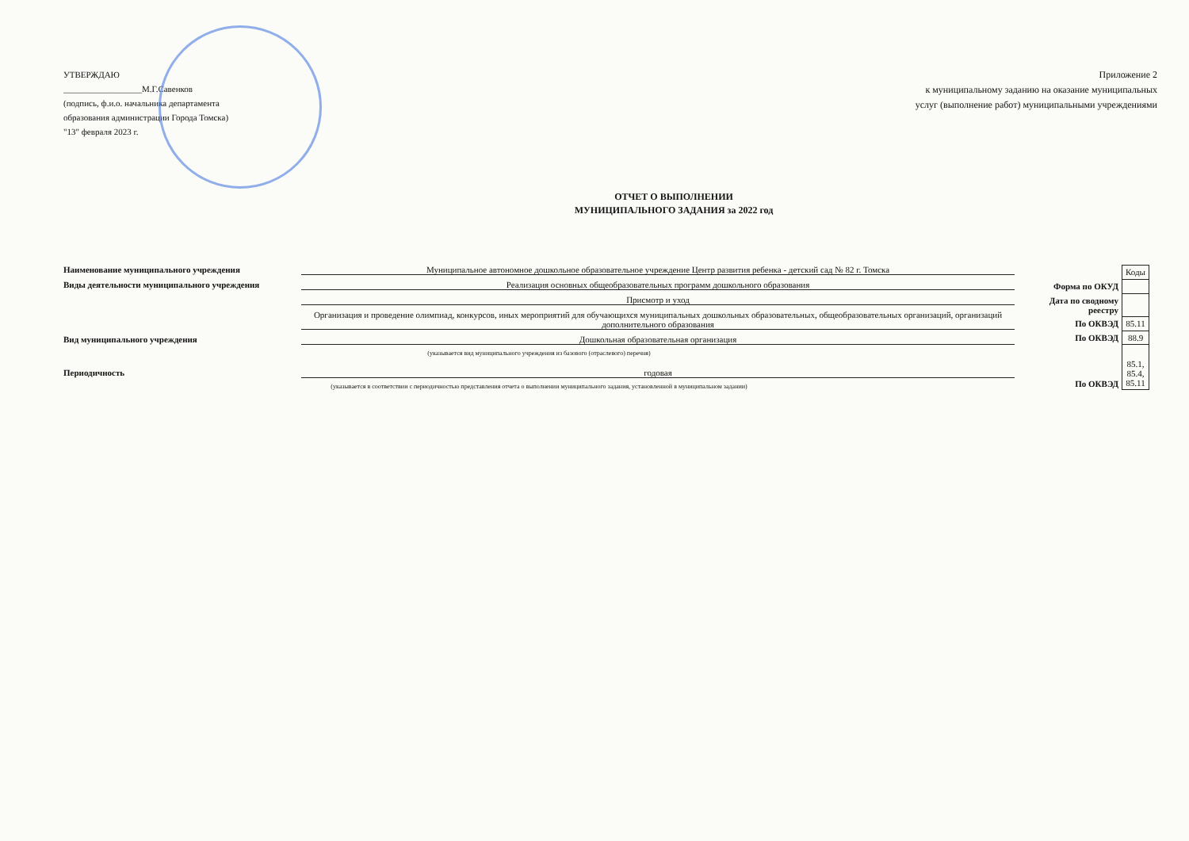УТВЕРЖДАЮ
__________________М.Г.Савенков
(подпись, ф.и.о. начальника департамента
образования администрации Города Томска)
"13" февраля 2023 г.
Приложение 2
к муниципальному заданию на оказание муниципальных
услуг (выполнение работ) муниципальными учреждениями
ОТЧЕТ О ВЫПОЛНЕНИИ
МУНИЦИПАЛЬНОГО ЗАДАНИЯ за 2022 год
Наименование муниципального учреждения Муниципальное автономное дошкольное образовательное учреждение Центр развития ребенка - детский сад № 82 г. Томска
Виды деятельности муниципального учреждения Реализация основных общеобразовательных программ дошкольного образования
Присмотр и уход
Организация и проведение олимпиад, конкурсов, иных мероприятий для обучающихся муниципальных дошкольных образовательных, общеобразовательных организаций, организаций дополнительного образования
Вид муниципального учреждения Дошкольная образовательная организация
(указывается вид муниципального учреждения из базового (отраслевого) перечня)
Периодичность годовая
(указывается в соответствии с периодичностью представления отчета о выполнении муниципального задания, установленной в муниципальном задании)
| | Коды |
| Форма по ОКУД | |
| Дата по сводному реестру | |
| По ОКВЭД | 85.11 |
| По ОКВЭД | 88.9 |
| По ОКВЭД | 85.1, 85.4, 85.11 |